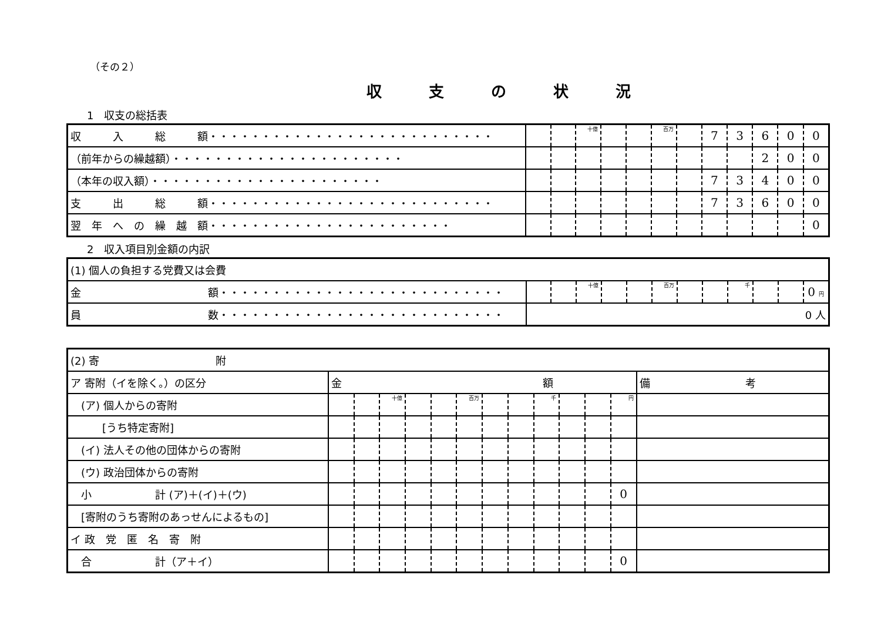（その２）
収支の状況
1　収支の総括表
| 収 入 総 額・・・・・・・・・・・・・・・・・・・・・・・・・・・ | | | 十億 | | | 百万 | | 7 | 3 | 6 | 0 | 0 |
| （前年からの繰越額）・・・・・・・・・・・・・・・・・・・・・・ | | | | | | | | | | 2 | 0 | 0 |
| （本年の収入額）・・・・・・・・・・・・・・・・・・・・・・ | | | | | | | | 7 | 3 | 4 | 0 | 0 |
| 支 出 総 額・・・・・・・・・・・・・・・・・・・・・・・・・・・ | | | | | | | | 7 | 3 | 6 | 0 | 0 |
| 翌 年 へ の 繰 越 額・・・・・・・・・・・・・・・・・・・・・・・ | | | | | | | | | | | | 0 |
2　収入項目別金額の内訳
| (1) 個人の負担する党費又は会費 | | | | | | | | | | | | |
| 金 額・・・・・・・・・・・・・・・・・・・・・・・・・・・ | | | 十億 | | | 百万 | | | 千 | | | 0 円 |
| 員 数・・・・・・・・・・・・・・・・・・・・・・・・・・・ | 0 人 | | | | | | | | | | | |
| (2) 寄 附 | | | | | | | | | | | | | |
| ア 寄附（イを除く。）の区分 | 金 額 | | | | | | | | | | | | 備 考 |
| (ア) 個人からの寄附 | | | 十億 | | | 百万 | | | 千 | | | 円 | |
| [うち特定寄附] | | | | | | | | | | | | | |
| (イ) 法人その他の団体からの寄附 | | | | | | | | | | | | | |
| (ウ) 政治団体からの寄附 | | | | | | | | | | | | | |
| 小 計 (ア)＋(イ)＋(ウ) | | | | | | | | | | | | 0 | |
| [寄附のうち寄附のあっせんによるもの] | | | | | | | | | | | | | |
| イ 政 党 匿 名 寄 附 | | | | | | | | | | | | | |
| 合 計（ア＋イ） | | | | | | | | | | | | 0 | |